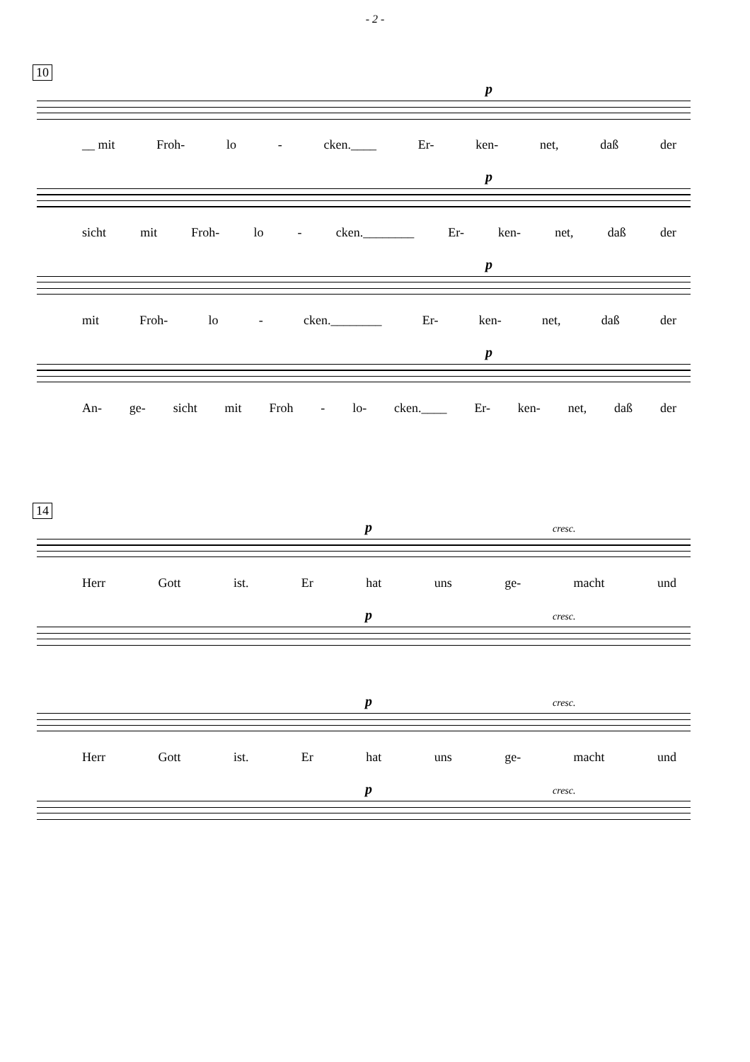- 2 -
10
p
__ mit Froh- lo - cken.____ Er- ken- net, daß der
p
sicht mit Froh- lo - cken.________ Er- ken- net, daß der
p
mit Froh- lo - cken.________ Er- ken- net, daß der
p
An- ge- sicht mit Froh - lo- cken.____ Er- ken- net, daß der
14
p cresc.
Herr Gott ist. Er hat uns ge- macht und
p cresc.
p cresc.
Herr Gott ist. Er hat uns ge- macht und
p cresc.